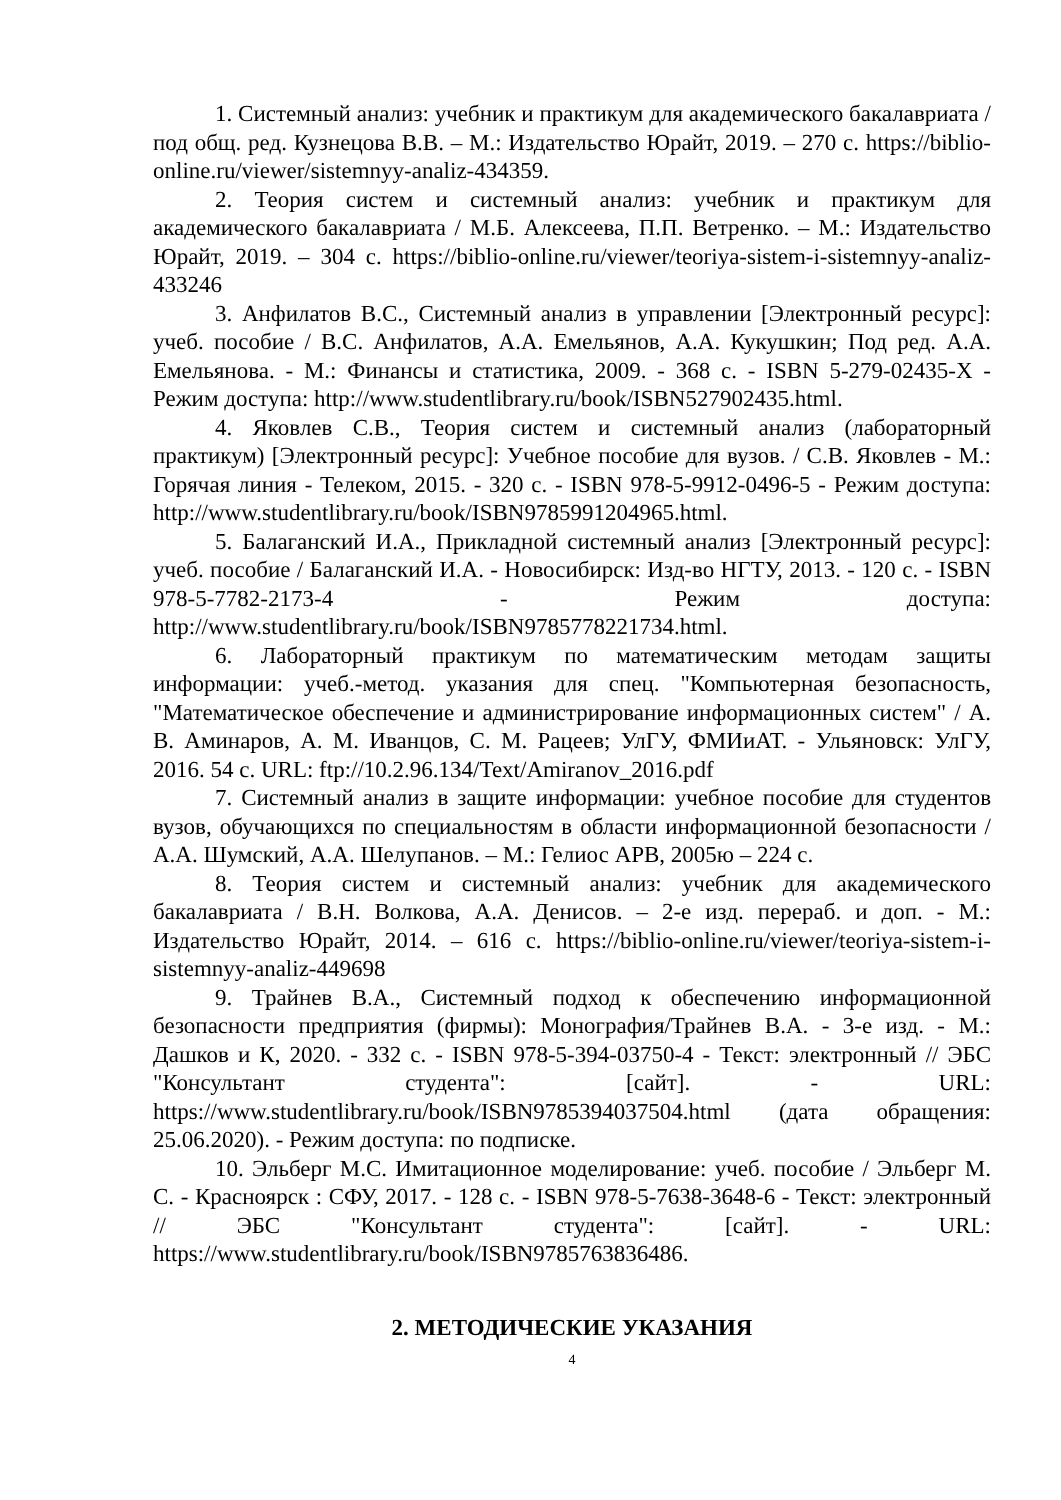1. Системный анализ: учебник и практикум для академического бакалавриата / под общ. ред. Кузнецова В.В. – М.: Издательство Юрайт, 2019. – 270 с. https://biblio-online.ru/viewer/sistemnyy-analiz-434359.
2. Теория систем и системный анализ: учебник и практикум для академического бакалавриата / М.Б. Алексеева, П.П. Ветренко. – М.: Издательство Юрайт, 2019. – 304 с. https://biblio-online.ru/viewer/teoriya-sistem-i-sistemnyy-analiz-433246
3. Анфилатов В.С., Системный анализ в управлении [Электронный ресурс]: учеб. пособие / В.С. Анфилатов, А.А. Емельянов, А.А. Кукушкин; Под ред. А.А. Емельянова. - М.: Финансы и статистика, 2009. - 368 с. - ISBN 5-279-02435-X - Режим доступа: http://www.studentlibrary.ru/book/ISBN527902435.html.
4. Яковлев С.В., Теория систем и системный анализ (лабораторный практикум) [Электронный ресурс]: Учебное пособие для вузов. / С.В. Яковлев - М.: Горячая линия - Телеком, 2015. - 320 с. - ISBN 978-5-9912-0496-5 - Режим доступа: http://www.studentlibrary.ru/book/ISBN9785991204965.html.
5. Балаганский И.А., Прикладной системный анализ [Электронный ресурс]: учеб. пособие / Балаганский И.А. - Новосибирск: Изд-во НГТУ, 2013. - 120 с. - ISBN 978-5-7782-2173-4 - Режим доступа: http://www.studentlibrary.ru/book/ISBN9785778221734.html.
6. Лабораторный практикум по математическим методам защиты информации: учеб.-метод. указания для спец. "Компьютерная безопасность, "Математическое обеспечение и администрирование информационных систем" / А. В. Аминаров, А. М. Иванцов, С. М. Рацеев; УлГУ, ФМИиАТ. - Ульяновск: УлГУ, 2016. 54 с. URL: ftp://10.2.96.134/Text/Amiranov_2016.pdf
7. Системный анализ в защите информации: учебное пособие для студентов вузов, обучающихся по специальностям в области информационной безопасности / А.А. Шумский, А.А. Шелупанов. – М.: Гелиос АРВ, 2005ю – 224 с.
8. Теория систем и системный анализ: учебник для академического бакалавриата / В.Н. Волкова, А.А. Денисов. – 2-е изд. перераб. и доп. - М.: Издательство Юрайт, 2014. – 616 с. https://biblio-online.ru/viewer/teoriya-sistem-i-sistemnyy-analiz-449698
9. Трайнев В.А., Системный подход к обеспечению информационной безопасности предприятия (фирмы): Монография/Трайнев В.А. - 3-е изд. - М.: Дашков и К, 2020. - 332 с. - ISBN 978-5-394-03750-4 - Текст: электронный // ЭБС "Консультант студента": [сайт]. - URL: https://www.studentlibrary.ru/book/ISBN9785394037504.html (дата обращения: 25.06.2020). - Режим доступа: по подписке.
10. Эльберг М.С. Имитационное моделирование: учеб. пособие / Эльберг М. С. - Красноярск : СФУ, 2017. - 128 с. - ISBN 978-5-7638-3648-6 - Текст: электронный // ЭБС "Консультант студента": [сайт]. - URL: https://www.studentlibrary.ru/book/ISBN9785763836486.
2. МЕТОДИЧЕСКИЕ УКАЗАНИЯ
4